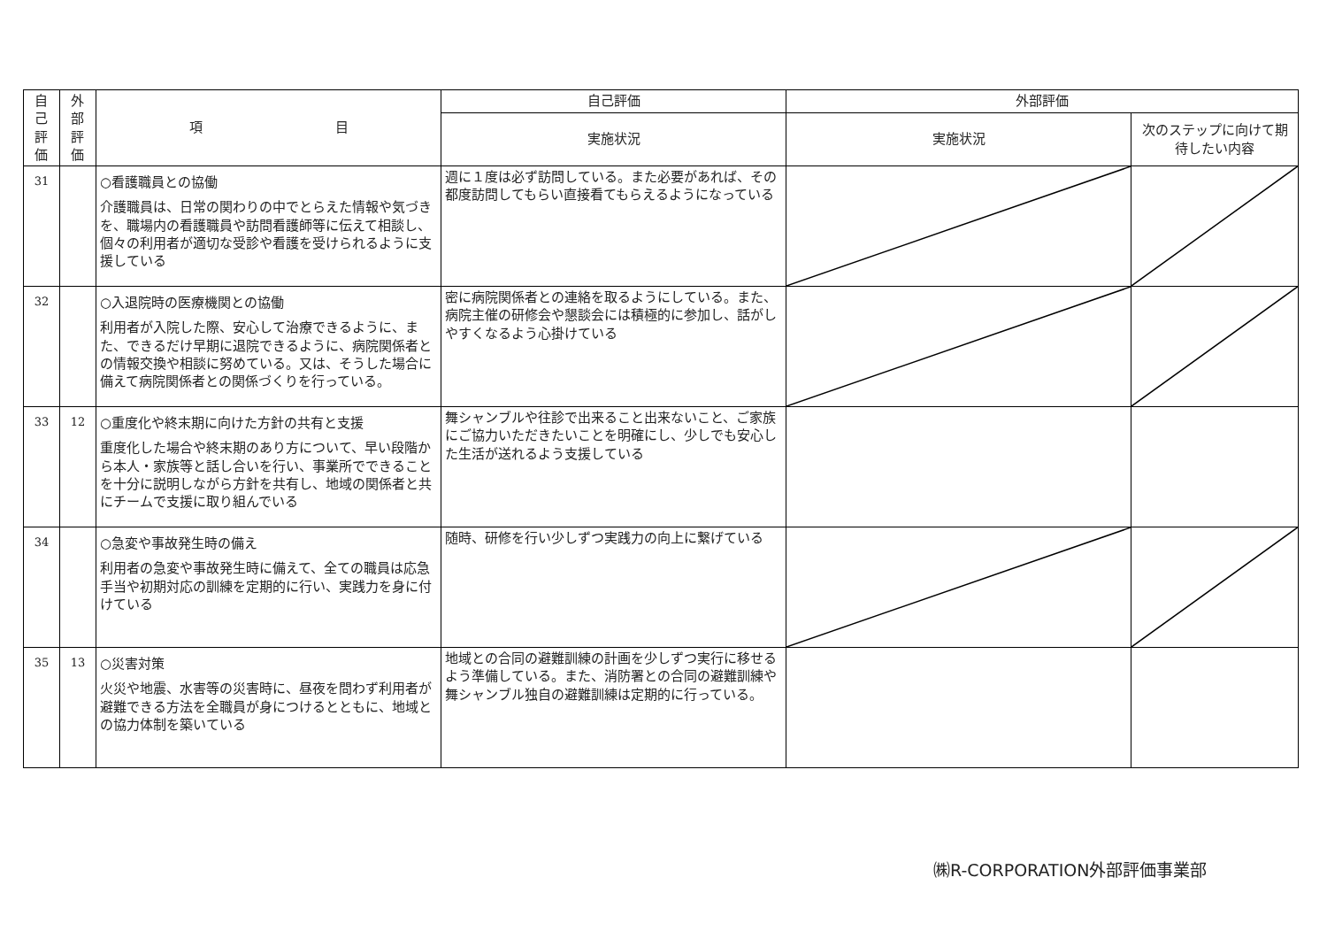| 自 己 評 価 | 外 部 評 価 | 項 目 | 自己評価 | 外部評価 | |
| --- | --- | --- | --- | --- | --- |
| | | | 実施状況 | 実施状況 | 次のステップに向けて期待したい内容 |
| 31 | | ○看護職員との協働 介護職員は、日常の関わりの中でとらえた情報や気づきを、職場内の看護職員や訪問看護師等に伝えて相談し、個々の利用者が適切な受診や看護を受けられるように支援している | 週に１度は必ず訪問している。また必要があれば、その都度訪問してもらい直接看てもらえるようになっている | | |
| 32 | | ○入退院時の医療機関との協働 利用者が入院した際、安心して治療できるように、また、できるだけ早期に退院できるように、病院関係者との情報交換や相談に努めている。又は、そうした場合に備えて病院関係者との関係づくりを行っている。 | 密に病院関係者との連絡を取るようにしている。また、病院主催の研修会や懇談会には積極的に参加し、話がしやすくなるよう心掛けている | | |
| 33 | 12 | ○重度化や終末期に向けた方針の共有と支援 重度化した場合や終末期のあり方について、早い段階から本人・家族等と話し合いを行い、事業所でできることを十分に説明しながら方針を共有し、地域の関係者と共にチームで支援に取り組んでいる | 舞シャンブルや往診で出来ること出来ないこと、ご家族にご協力いただきたいことを明確にし、少しでも安心した生活が送れるよう支援している | | |
| 34 | | ○急変や事故発生時の備え 利用者の急変や事故発生時に備えて、全ての職員は応急手当や初期対応の訓練を定期的に行い、実践力を身に付けている | 随時、研修を行い少しずつ実践力の向上に繋げている | | |
| 35 | 13 | ○災害対策 火災や地震、水害等の災害時に、昼夜を問わず利用者が避難できる方法を全職員が身につけるとともに、地域との協力体制を築いている | 地域との合同の避難訓練の計画を少しずつ実行に移せるよう準備している。また、消防署との合同の避難訓練や舞シャンブル独自の避難訓練は定期的に行っている。 | | |
㈱R-CORPORATION外部評価事業部